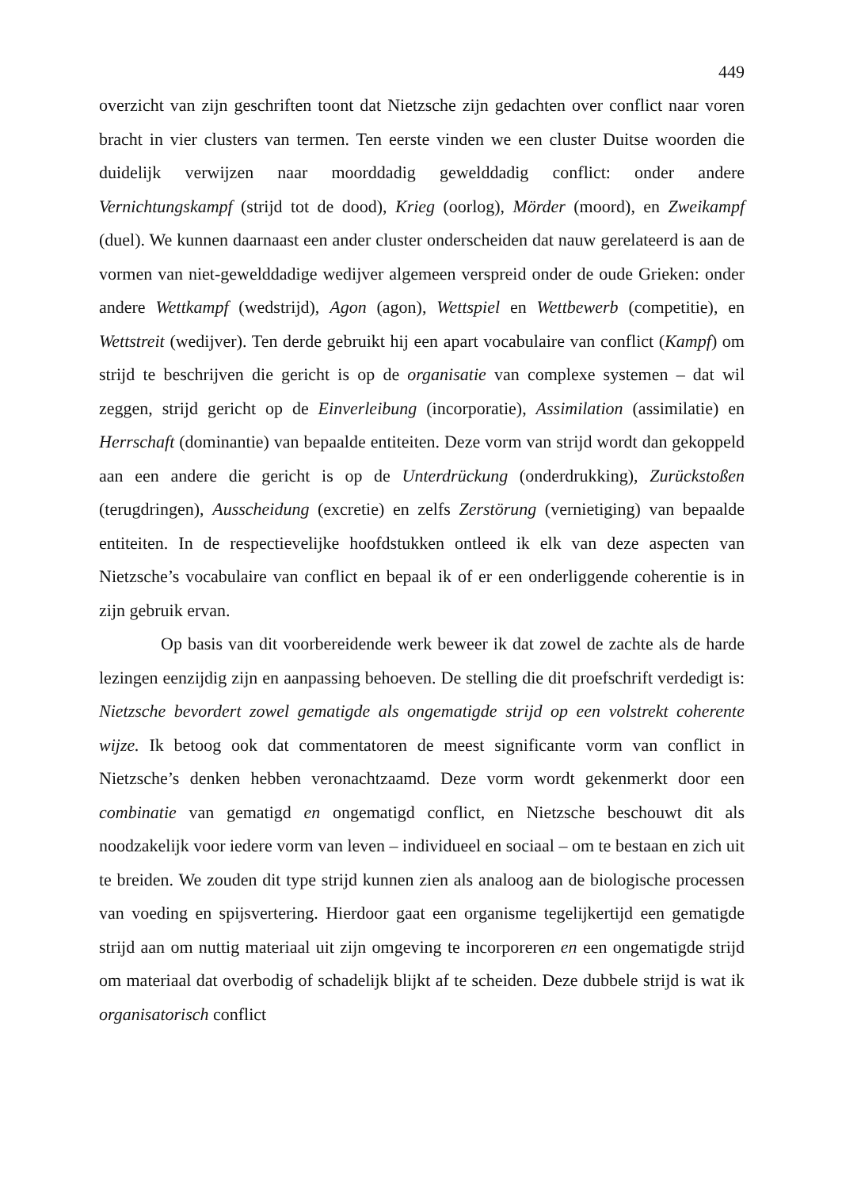449
overzicht van zijn geschriften toont dat Nietzsche zijn gedachten over conflict naar voren bracht in vier clusters van termen. Ten eerste vinden we een cluster Duitse woorden die duidelijk verwijzen naar moorddadig gewelddadig conflict: onder andere Vernichtungskampf (strijd tot de dood), Krieg (oorlog), Mörder (moord), en Zweikampf (duel). We kunnen daarnaast een ander cluster onderscheiden dat nauw gerelateerd is aan de vormen van niet-gewelddadige wedijver algemeen verspreid onder de oude Grieken: onder andere Wettkampf (wedstrijd), Agon (agon), Wettspiel en Wettbewerb (competitie), en Wettstreit (wedijver). Ten derde gebruikt hij een apart vocabulaire van conflict (Kampf) om strijd te beschrijven die gericht is op de organisatie van complexe systemen – dat wil zeggen, strijd gericht op de Einverleibung (incorporatie), Assimilation (assimilatie) en Herrschaft (dominantie) van bepaalde entiteiten. Deze vorm van strijd wordt dan gekoppeld aan een andere die gericht is op de Unterdrückung (onderdrukking), Zurückstoßen (terugdringen), Ausscheidung (excretie) en zelfs Zerstörung (vernietiging) van bepaalde entiteiten. In de respectievelijke hoofdstukken ontleed ik elk van deze aspecten van Nietzsche’s vocabulaire van conflict en bepaal ik of er een onderliggende coherentie is in zijn gebruik ervan.
Op basis van dit voorbereidende werk beweer ik dat zowel de zachte als de harde lezingen eenzijdig zijn en aanpassing behoeven. De stelling die dit proefschrift verdedigt is: Nietzsche bevordert zowel gematigde als ongematigde strijd op een volstrekt coherente wijze. Ik betoog ook dat commentatoren de meest significante vorm van conflict in Nietzsche’s denken hebben veronachtzaamd. Deze vorm wordt gekenmerkt door een combinatie van gematigd en ongematigd conflict, en Nietzsche beschouwt dit als noodzakelijk voor iedere vorm van leven – individueel en sociaal – om te bestaan en zich uit te breiden. We zouden dit type strijd kunnen zien als analoog aan de biologische processen van voeding en spijsvertering. Hierdoor gaat een organisme tegelijkertijd een gematigde strijd aan om nuttig materiaal uit zijn omgeving te incorporeren en een ongematigde strijd om materiaal dat overbodig of schadelijk blijkt af te scheiden. Deze dubbele strijd is wat ik organisatorisch conflict